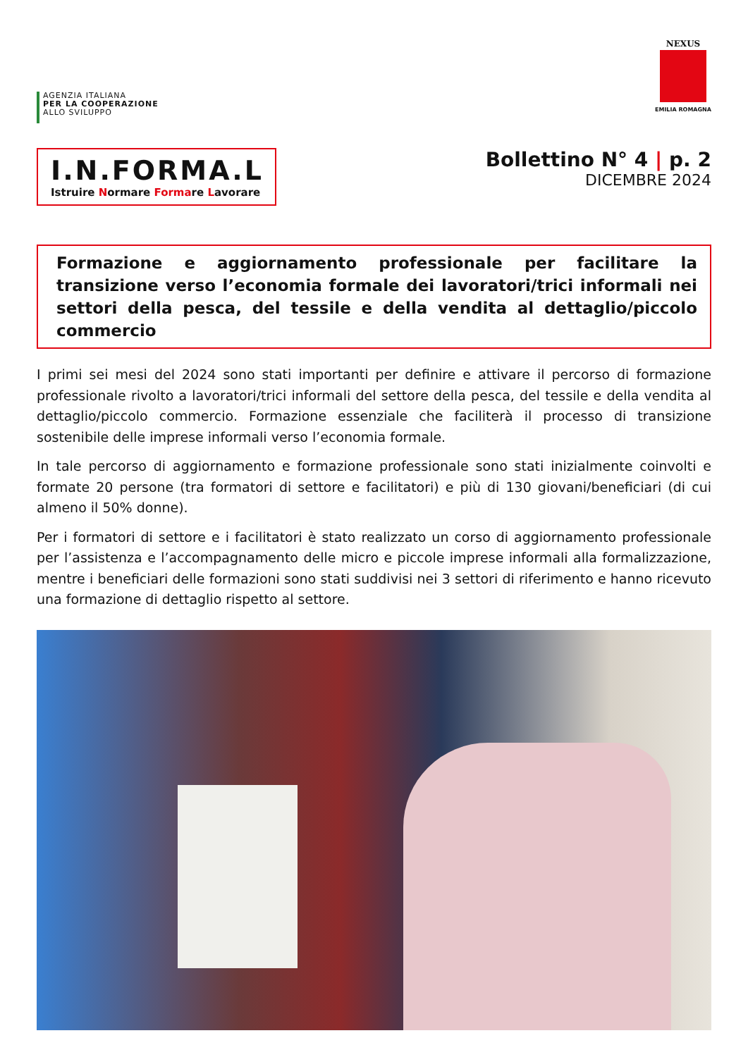AGENZIA ITALIANA
PER LA COOPERAZIONE
ALLO SVILUPPO
NEXUS
EMILIA ROMAGNA
I.N.FORMA.L
Istruire Normare Formare Lavorare
Bollettino N° 4 | p. 2
DICEMBRE 2024
Formazione e aggiornamento professionale per facilitare la transizione verso l’economia formale dei lavoratori/trici informali nei settori della pesca, del tessile e della vendita al dettaglio/piccolo commercio
I primi sei mesi del 2024 sono stati importanti per definire e attivare il percorso di formazione professionale rivolto a lavoratori/trici informali del settore della pesca, del tessile e della vendita al dettaglio/piccolo commercio. Formazione essenziale che faciliterà il processo di transizione sostenibile delle imprese informali verso l’economia formale.
In tale percorso di aggiornamento e formazione professionale sono stati inizialmente coinvolti e formate 20 persone (tra formatori di settore e facilitatori) e più di 130 giovani/beneficiari (di cui almeno il 50% donne).
Per i formatori di settore e i facilitatori è stato realizzato un corso di aggiornamento professionale per l’assistenza e l’accompagnamento delle micro e piccole imprese informali alla formalizzazione, mentre i beneficiari delle formazioni sono stati suddivisi nei 3 settori di riferimento e hanno ricevuto una formazione di dettaglio rispetto al settore.